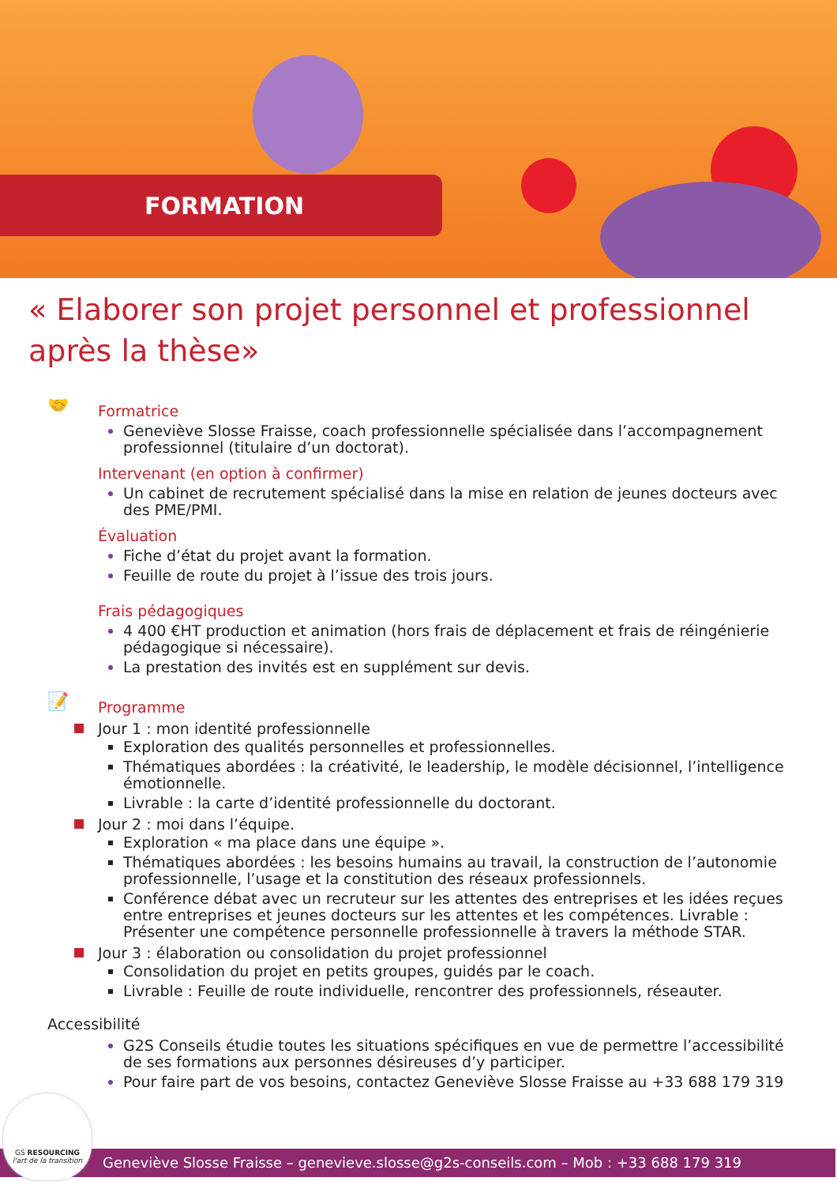FORMATION
« Elaborer son projet personnel et professionnel après la thèse»
🤝
Formatrice
Geneviève Slosse Fraisse, coach professionnelle spécialisée dans l’accompagnement professionnel (titulaire d’un doctorat).
Intervenant (en option à confirmer)
Un cabinet de recrutement spécialisé dans la mise en relation de jeunes docteurs avec des PME/PMI.
Évaluation
Fiche d’état du projet avant la formation.
Feuille de route du projet à l’issue des trois jours.
Frais pédagogiques
4 400 €HT production et animation (hors frais de déplacement et frais de réingénierie pédagogique si nécessaire).
La prestation des invités est en supplément sur devis.
Programme
Jour 1 : mon identité professionnelle
Exploration des qualités personnelles et professionnelles.
Thématiques abordées : la créativité, le leadership, le modèle décisionnel, l’intelligence émotionnelle.
Livrable : la carte d’identité professionnelle du doctorant.
Jour 2 : moi dans l’équipe.
Exploration « ma place dans une équipe ».
Thématiques abordées : les besoins humains au travail, la construction de l’autonomie professionnelle, l’usage et la constitution des réseaux professionnels.
Conférence débat avec un recruteur sur les attentes des entreprises et les idées reçues entre entreprises et jeunes docteurs sur les attentes et les compétences. Livrable : Présenter une compétence personnelle professionnelle à travers la méthode STAR.
Jour 3 : élaboration ou consolidation du projet professionnel
Consolidation du projet en petits groupes, guidés par le coach.
Livrable : Feuille de route individuelle, rencontrer des professionnels, réseauter.
📝
Accessibilité
G2S Conseils étudie toutes les situations spécifiques en vue de permettre l’accessibilité de ses formations aux personnes désireuses d’y participer.
Pour faire part de vos besoins, contactez Geneviève Slosse Fraisse au +33 688 179 319
Geneviève Slosse Fraisse – genevieve.slosse@g2s-conseils.com – Mob : +33 688 179 319
GS RESOURCING
l'art de la transition